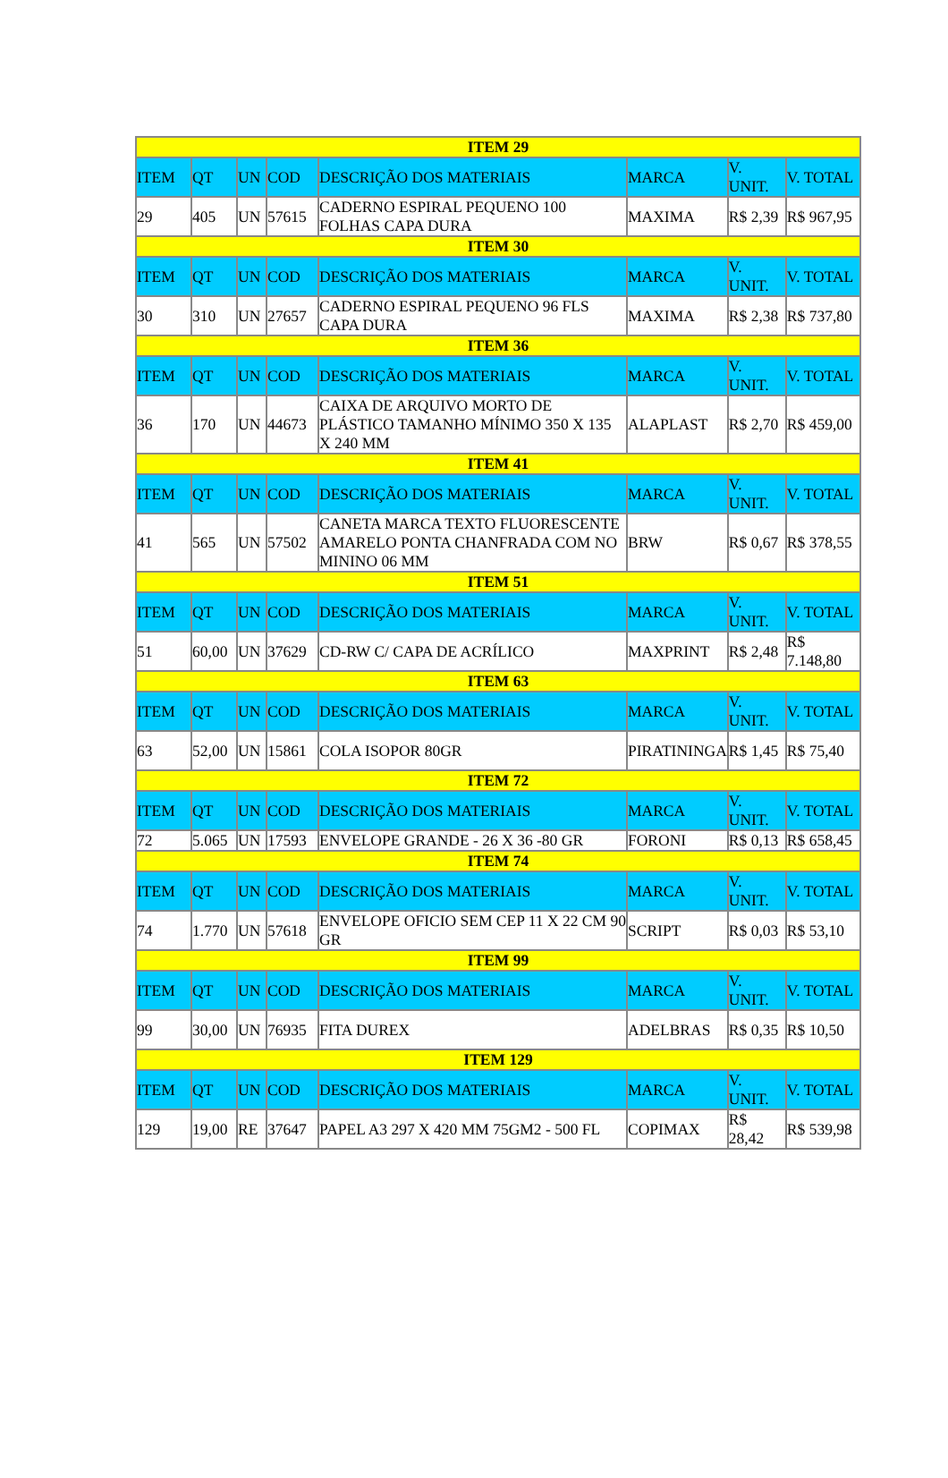| ITEM 29 | | | | | | | |
| --- | --- | --- | --- | --- | --- | --- | --- |
| ITEM | QT | UN | COD | DESCRIÇÃO DOS MATERIAIS | MARCA | V. UNIT. | V. TOTAL |
| 29 | 405 | UN | 57615 | CADERNO ESPIRAL PEQUENO 100 FOLHAS CAPA DURA | MAXIMA | R$ 2,39 | R$ 967,95 |
| ITEM 30 | | | | | | | |
| ITEM | QT | UN | COD | DESCRIÇÃO DOS MATERIAIS | MARCA | V. UNIT. | V. TOTAL |
| 30 | 310 | UN | 27657 | CADERNO ESPIRAL PEQUENO 96 FLS CAPA DURA | MAXIMA | R$ 2,38 | R$ 737,80 |
| ITEM 36 | | | | | | | |
| ITEM | QT | UN | COD | DESCRIÇÃO DOS MATERIAIS | MARCA | V. UNIT. | V. TOTAL |
| 36 | 170 | UN | 44673 | CAIXA DE ARQUIVO MORTO DE PLÁSTICO TAMANHO MÍNIMO 350 X 135 X 240 MM | ALAPLAST | R$ 2,70 | R$ 459,00 |
| ITEM 41 | | | | | | | |
| ITEM | QT | UN | COD | DESCRIÇÃO DOS MATERIAIS | MARCA | V. UNIT. | V. TOTAL |
| 41 | 565 | UN | 57502 | CANETA MARCA TEXTO FLUORESCENTE AMARELO PONTA CHANFRADA COM NO MININO 06 MM | BRW | R$ 0,67 | R$ 378,55 |
| ITEM 51 | | | | | | | |
| ITEM | QT | UN | COD | DESCRIÇÃO DOS MATERIAIS | MARCA | V. UNIT. | V. TOTAL |
| 51 | 60,00 | UN | 37629 | CD-RW C/ CAPA DE ACRÍLICO | MAXPRINT | R$ 2,48 | R$ 7.148,80 |
| ITEM 63 | | | | | | | |
| ITEM | QT | UN | COD | DESCRIÇÃO DOS MATERIAIS | MARCA | V. UNIT. | V. TOTAL |
| 63 | 52,00 | UN | 15861 | COLA ISOPOR 80GR | PIRATININGA | R$ 1,45 | R$ 75,40 |
| ITEM 72 | | | | | | | |
| ITEM | QT | UN | COD | DESCRIÇÃO DOS MATERIAIS | MARCA | V. UNIT. | V. TOTAL |
| 72 | 5.065 | UN | 17593 | ENVELOPE GRANDE - 26 X 36 -80 GR | FORONI | R$ 0,13 | R$ 658,45 |
| ITEM 74 | | | | | | | |
| ITEM | QT | UN | COD | DESCRIÇÃO DOS MATERIAIS | MARCA | V. UNIT. | V. TOTAL |
| 74 | 1.770 | UN | 57618 | ENVELOPE OFICIO SEM CEP 11 X 22 CM 90 GR | SCRIPT | R$ 0,03 | R$ 53,10 |
| ITEM 99 | | | | | | | |
| ITEM | QT | UN | COD | DESCRIÇÃO DOS MATERIAIS | MARCA | V. UNIT. | V. TOTAL |
| 99 | 30,00 | UN | 76935 | FITA DUREX | ADELBRAS | R$ 0,35 | R$ 10,50 |
| ITEM 129 | | | | | | | |
| ITEM | QT | UN | COD | DESCRIÇÃO DOS MATERIAIS | MARCA | V. UNIT. | V. TOTAL |
| 129 | 19,00 | RE | 37647 | PAPEL A3 297 X 420 MM 75GM2 - 500 FL | COPIMAX | R$ 28,42 | R$ 539,98 |